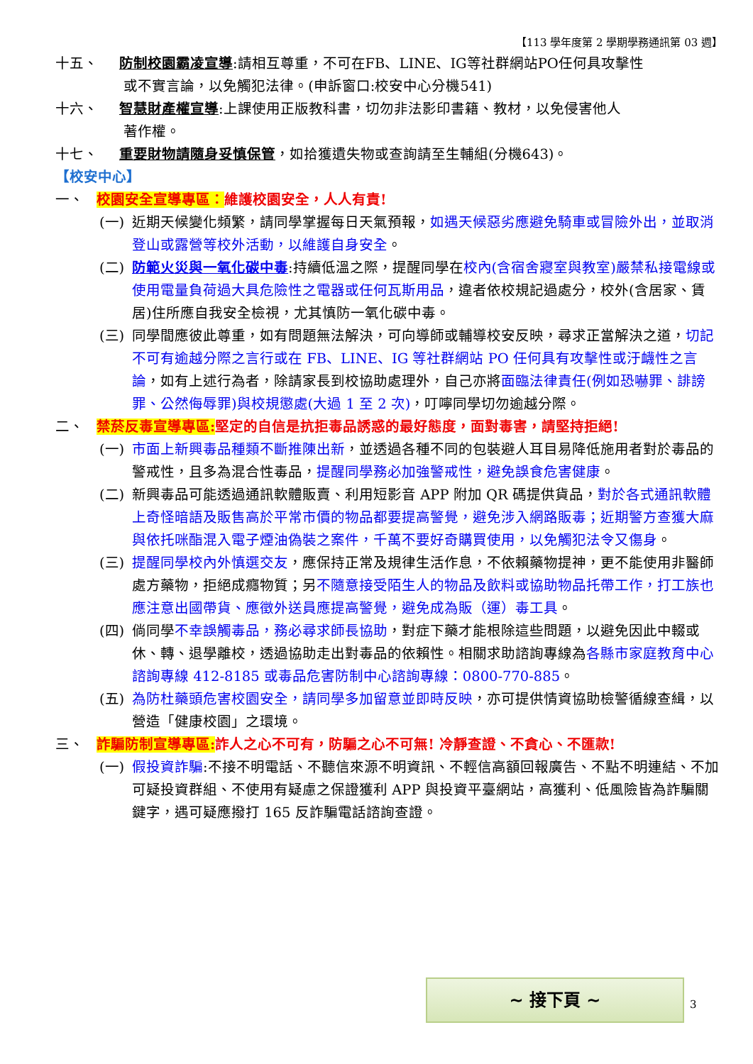【113 學年度第 2 學期學務通訊第 03 週】
十五、 防制校園霸凌宣導:請相互尊重，不可在FB、LINE、IG等社群網站PO任何具攻擊性
或不實言論，以免觸犯法律。(申訴窗口:校安中心分機541)
十六、 智慧財產權宣導:上課使用正版教科書，切勿非法影印書籍、教材，以免侵害他人
著作權。
十七、 重要財物請隨身妥慎保管，如拾獲遺失物或查詢請至生輔組(分機643)。
【校安中心】
一、 校園安全宣導專區：維護校園安全，人人有責!
(一) 近期天候變化頻繁，請同學掌握每日天氣預報，如遇天候惡劣應避免騎車或冒險外出，並取消登山或露營等校外活動，以維護自身安全。
(二) 防範火災與一氧化碳中毒:持續低溫之際，提醒同學在校內(含宿舍寢室與教室)嚴禁私接電線或使用電量負荷過大具危險性之電器或任何瓦斯用品，違者依校規記過處分，校外(含居家、賃居)住所應自我安全檢視，尤其慎防一氧化碳中毒。
(三) 同學間應彼此尊重，如有問題無法解決，可向導師或輔導校安反映，尋求正當解決之道，切記不可有逾越分際之言行或在 FB、LINE、IG 等社群網站 PO 任何具有攻擊性或汙衊性之言論，如有上述行為者，除請家長到校協助處理外，自己亦將面臨法律責任(例如恐嚇罪、誹謗罪、公然侮辱罪)與校規懲處(大過 1 至 2 次)，叮嚀同學切勿逾越分際。
二、 禁菸反毒宣導專區: 堅定的自信是抗拒毒品誘惑的最好態度，面對毒害，請堅持拒絕!
(一) 市面上新興毒品種類不斷推陳出新，並透過各種不同的包裝避人耳目易降低施用者對於毒品的警戒性，且多為混合性毒品，提醒同學務必加強警戒性，避免誤食危害健康。
(二) 新興毒品可能透過通訊軟體販賣、利用短影音 APP 附加 QR 碼提供貨品，對於各式通訊軟體上奇怪暗語及販售高於平常市價的物品都要提高警覺，避免涉入網路販毒；近期警方查獲大麻與依托咪酯混入電子煙油偽裝之案件，千萬不要好奇購買使用，以免觸犯法令又傷身。
(三) 提醒同學校內外慎選交友，應保持正常及規律生活作息，不依賴藥物提神，更不能使用非醫師處方藥物，拒絕成癮物質；另不隨意接受陌生人的物品及飲料或協助物品托帶工作，打工族也應注意出國帶貨、應徵外送員應提高警覺，避免成為販（運）毒工具。
(四) 倘同學不幸誤觸毒品，務必尋求師長協助，對症下藥才能根除這些問題，以避免因此中輟或休、轉、退學離校，透過協助走出對毒品的依賴性。相關求助諮詢專線為各縣市家庭教育中心諮詢專線 412-8185 或毒品危害防制中心諮詢專線：0800-770-885。
(五) 為防杜藥頭危害校園安全，請同學多加留意並即時反映，亦可提供情資協助檢警循線查緝，以營造「健康校園」之環境。
三、 詐騙防制宣導專區: 詐人之心不可有，防騙之心不可無! 冷靜查證、不貪心、不匯款!
(一) 假投資詐騙:不接不明電話、不聽信來源不明資訊、不輕信高額回報廣告、不點不明連結、不加可疑投資群組、不使用有疑慮之保證獲利 APP 與投資平臺網站，高獲利、低風險皆為詐騙關鍵字，遇可疑應撥打 165 反詐騙電話諮詢查證。
~ 接下頁 ~
3